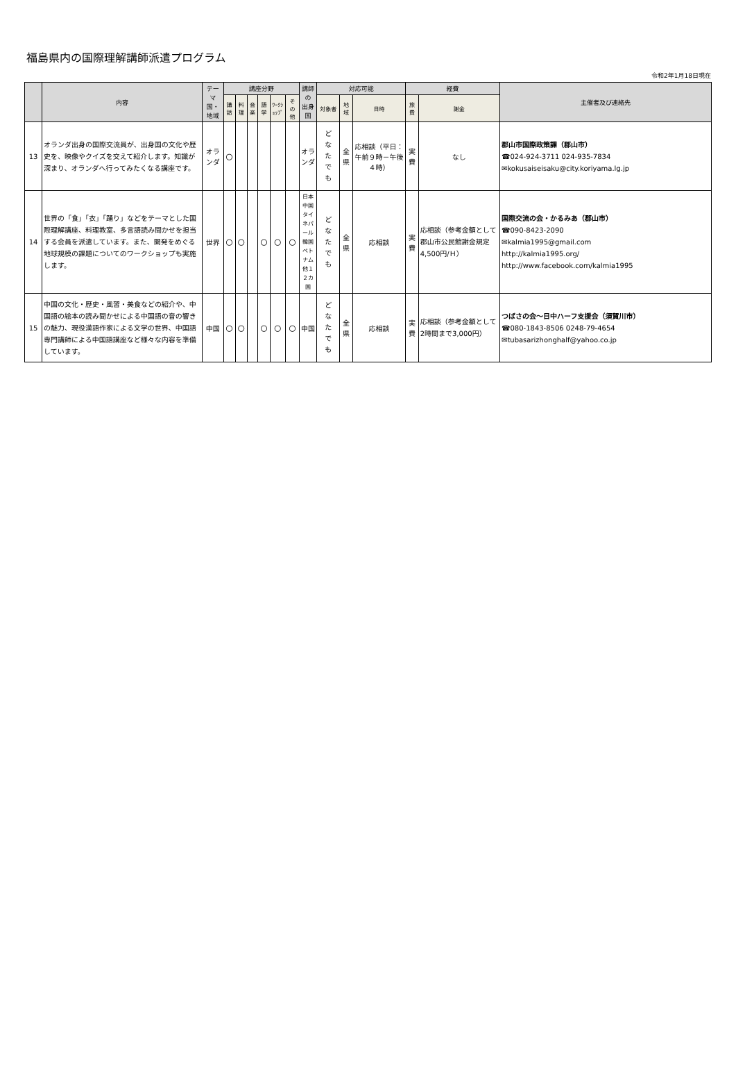福島県内の国際理解講師派遣プログラム
令和2年1月18日現在
| | 内容 | テーマ 国・地域 | 講座分野 | | | | | | 講師の 出身国 | 対応可能 | | | 経費 | | 主催者及び連絡先 |
| --- | --- | --- | --- | --- | --- | --- | --- | --- | --- | --- | --- | --- | --- | --- | --- |
| | | | 講話 | 料理 | 音楽 | 語学 | ﾜｰｸｼｮｯﾌﾟ | その他 | | 対象者 | 地域 | 日時 | 旅費 | 謝金 | |
| 13 | オランダ出身の国際交流員が、出身国の文化や歴史を、映像やクイズを交えて紹介します。知識が深まり、オランダへ行ってみたくなる講座です。 | オランダ | 〇 | | | | | | オランダ | ど な た で も | 全県 | 応相談（平日：午前９時－午後４時） | 実費 | なし | 郡山市国際政策課（郡山市） ☎024-924-3711 024-935-7834 ✉kokusaiseisaku@city.koriyama.lg.jp |
| 14 | 世界の「食」「衣」「踊り」などをテーマとした国際理解講座、料理教室、多言語読み聞かせを担当する会員を派遣しています。また、開発をめぐる地球規模の課題についてのワークショップも実施します。 | 世界 | 〇 | 〇 | | 〇 | 〇 | 〇 | 日本 中国 タイ ネパール 韓国 ベトナム 他１２カ国 | ど な た で も | 全県 | 応相談 | 実費 | 応相談（参考金額として郡山市公民館謝金規定4,500円/Ｈ） | 国際交流の会・かるみあ（郡山市） ☎090-8423-2090 ✉kalmia1995@gmail.com http://kalmia1995.org/ http://www.facebook.com/kalmia1995 |
| 15 | 中国の文化・歴史・風習・美食などの紹介や、中国語の絵本の読み聞かせによる中国語の音の響きの魅力、現役漢語作家による文学の世界、中国語専門講師による中国語講座など様々な内容を準備しています。 | 中国 | 〇 | 〇 | | 〇 | 〇 | 〇 | 中国 | ど な た で も | 全県 | 応相談 | 実費 | 応相談（参考金額として2時間まで3,000円） | つばさの会～日中ハーフ支援会（須賀川市） ☎080-1843-8506 0248-79-4654 ✉tubasarizhonghalf@yahoo.co.jp |